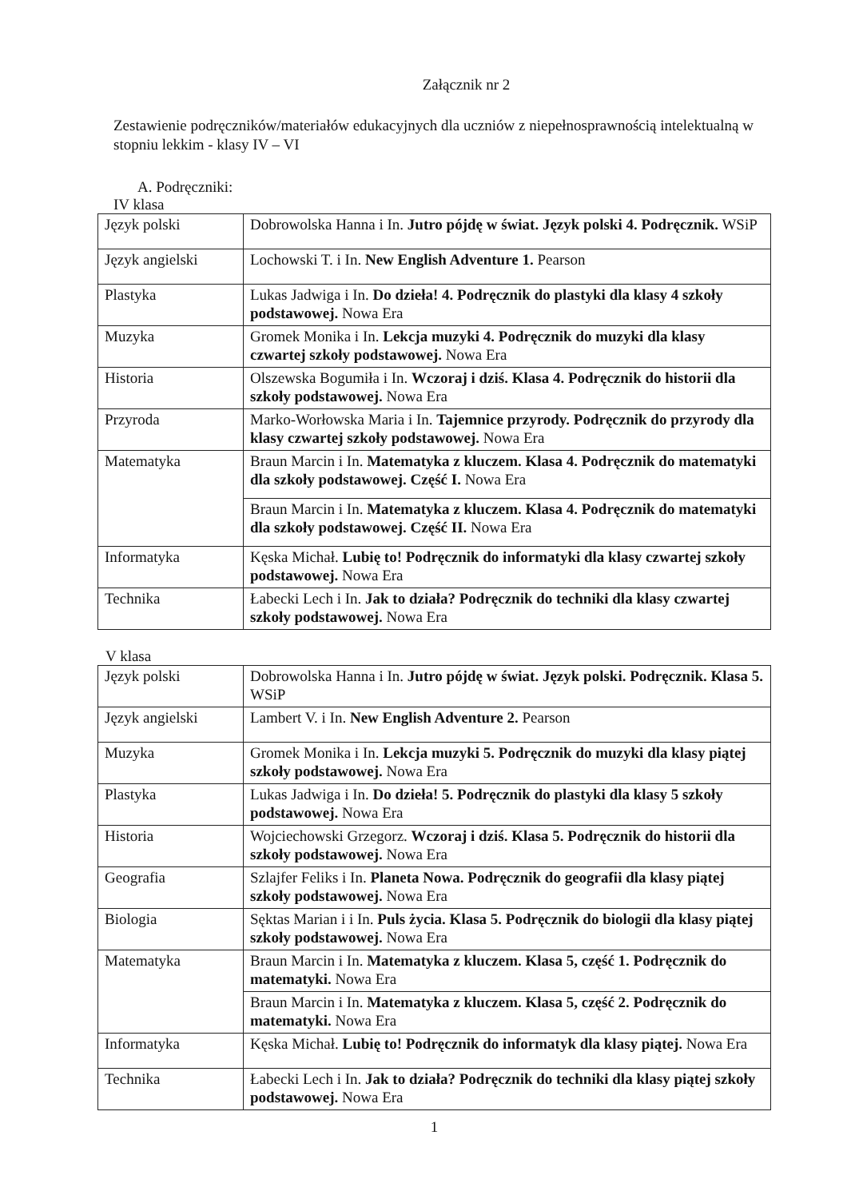Załącznik nr 2
Zestawienie podręczników/materiałów edukacyjnych dla uczniów z niepełnosprawnością intelektualną w stopniu lekkim - klasy IV – VI
A. Podręczniki:
IV klasa
| Język polski | Dobrowolska Hanna i In. Jutro pójdę w świat. Język polski 4. Podręcznik. WSiP |
| Język angielski | Lochowski T. i In. New English Adventure 1. Pearson |
| Plastyka | Lukas Jadwiga i In. Do dzieła! 4. Podręcznik do plastyki dla klasy 4 szkoły podstawowej. Nowa Era |
| Muzyka | Gromek Monika i In. Lekcja muzyki 4. Podręcznik do muzyki dla klasy czwartej szkoły podstawowej. Nowa Era |
| Historia | Olszewska Bogumiła i In. Wczoraj i dziś. Klasa 4. Podręcznik do historii dla szkoły podstawowej. Nowa Era |
| Przyroda | Marko-Worłowska Maria i In. Tajemnice przyrody. Podręcznik do przyrody dla klasy czwartej szkoły podstawowej. Nowa Era |
| Matematyka | Braun Marcin i In. Matematyka z kluczem. Klasa 4. Podręcznik do matematyki dla szkoły podstawowej. Część I. Nowa Era |
| | Braun Marcin i In. Matematyka z kluczem. Klasa 4. Podręcznik do matematyki dla szkoły podstawowej. Część II. Nowa Era |
| Informatyka | Kęska Michał. Lubię to! Podręcznik do informatyki dla klasy czwartej szkoły podstawowej. Nowa Era |
| Technika | Łabecki Lech i In. Jak to działa? Podręcznik do techniki dla klasy czwartej szkoły podstawowej. Nowa Era |
V klasa
| Język polski | Dobrowolska Hanna i In. Jutro pójdę w świat. Język polski. Podręcznik. Klasa 5. WSiP |
| Język angielski | Lambert V. i In. New English Adventure 2. Pearson |
| Muzyka | Gromek Monika i In. Lekcja muzyki 5. Podręcznik do muzyki dla klasy piątej szkoły podstawowej. Nowa Era |
| Plastyka | Lukas Jadwiga i In. Do dzieła! 5. Podręcznik do plastyki dla klasy 5 szkoły podstawowej. Nowa Era |
| Historia | Wojciechowski Grzegorz. Wczoraj i dziś. Klasa 5. Podręcznik do historii dla szkoły podstawowej. Nowa Era |
| Geografia | Szlajfer Feliks i In. Planeta Nowa. Podręcznik do geografii dla klasy piątej szkoły podstawowej. Nowa Era |
| Biologia | Sęktas Marian i i In. Puls życia. Klasa 5. Podręcznik do biologii dla klasy piątej szkoły podstawowej. Nowa Era |
| Matematyka | Braun Marcin i In. Matematyka z kluczem. Klasa 5, część 1. Podręcznik do matematyki. Nowa Era |
| | Braun Marcin i In. Matematyka z kluczem. Klasa 5, część 2. Podręcznik do matematyki. Nowa Era |
| Informatyka | Kęska Michał. Lubię to! Podręcznik do informatyk dla klasy piątej. Nowa Era |
| Technika | Łabecki Lech i In. Jak to działa? Podręcznik do techniki dla klasy piątej szkoły podstawowej. Nowa Era |
1